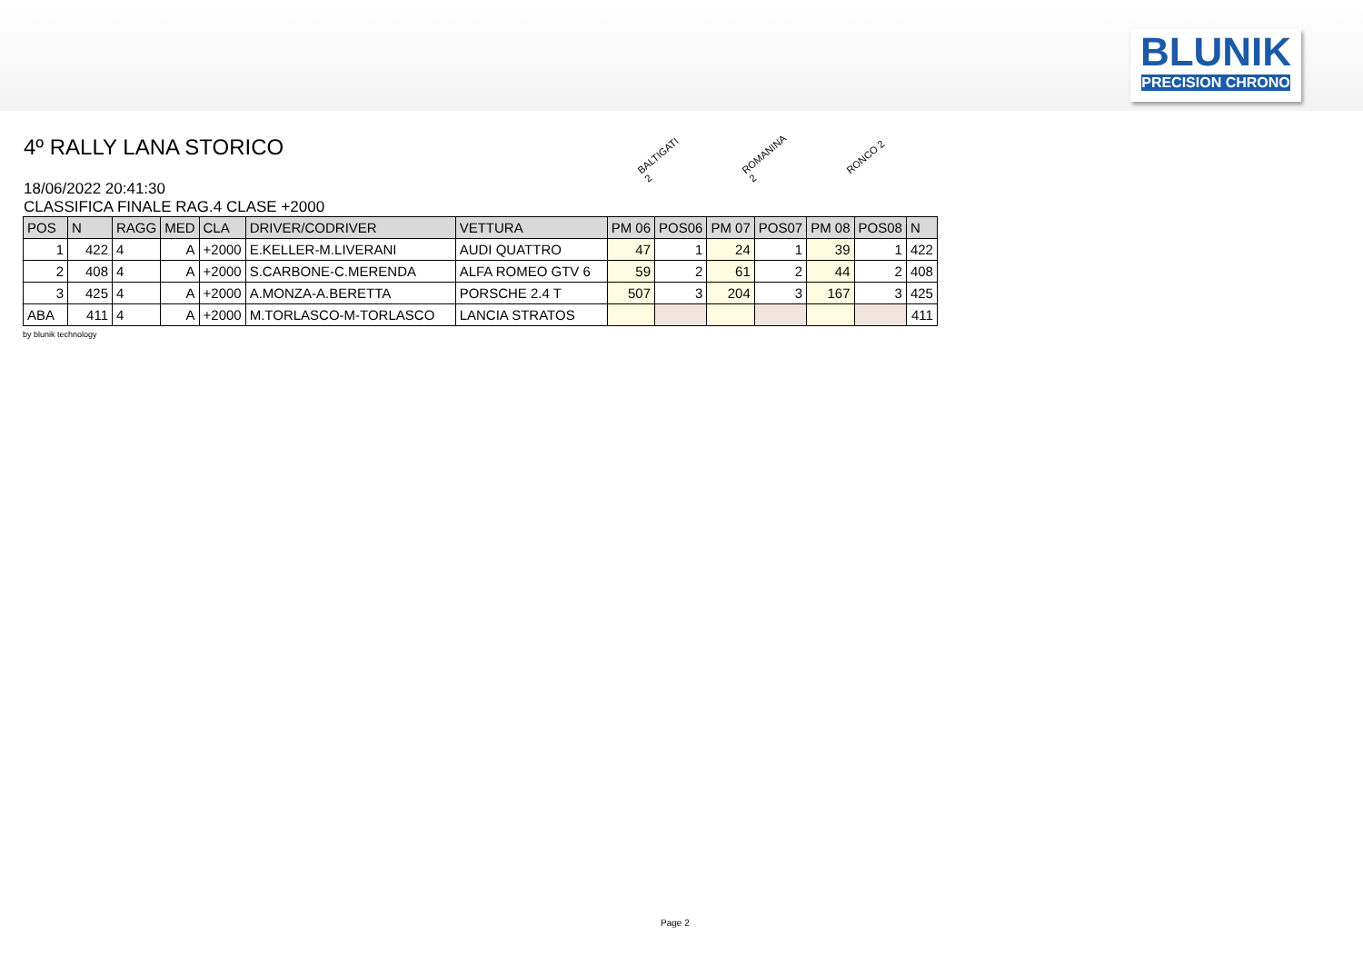BLUNIK
PRECISION CHRONO
4º RALLY LANA STORICO
18/06/2022 20:41:30
CLASSIFICA FINALE RAG.4 CLASE +2000
BALTIGATI 2 ROMANINA 2 RONCO 2
| POS | N | RAGG | MED | CLA | DRIVER/CODRIVER | VETTURA | PM 06 | POS06 | PM 07 | POS07 | PM 08 | POS08 | N |
| --- | --- | --- | --- | --- | --- | --- | --- | --- | --- | --- | --- | --- | --- |
| 1 | 422 | 4 | A | +2000 | E.KELLER-M.LIVERANI | AUDI QUATTRO | 47 | 1 | 24 | 1 | 39 | 1 | 422 |
| 2 | 408 | 4 | A | +2000 | S.CARBONE-C.MERENDA | ALFA ROMEO GTV 6 | 59 | 2 | 61 | 2 | 44 | 2 | 408 |
| 3 | 425 | 4 | A | +2000 | A.MONZA-A.BERETTA | PORSCHE 2.4 T | 507 | 3 | 204 | 3 | 167 | 3 | 425 |
| ABA | 411 | 4 | A | +2000 | M.TORLASCO-M-TORLASCO | LANCIA STRATOS | | | | | | | 411 |
by blunik technology
Page 2